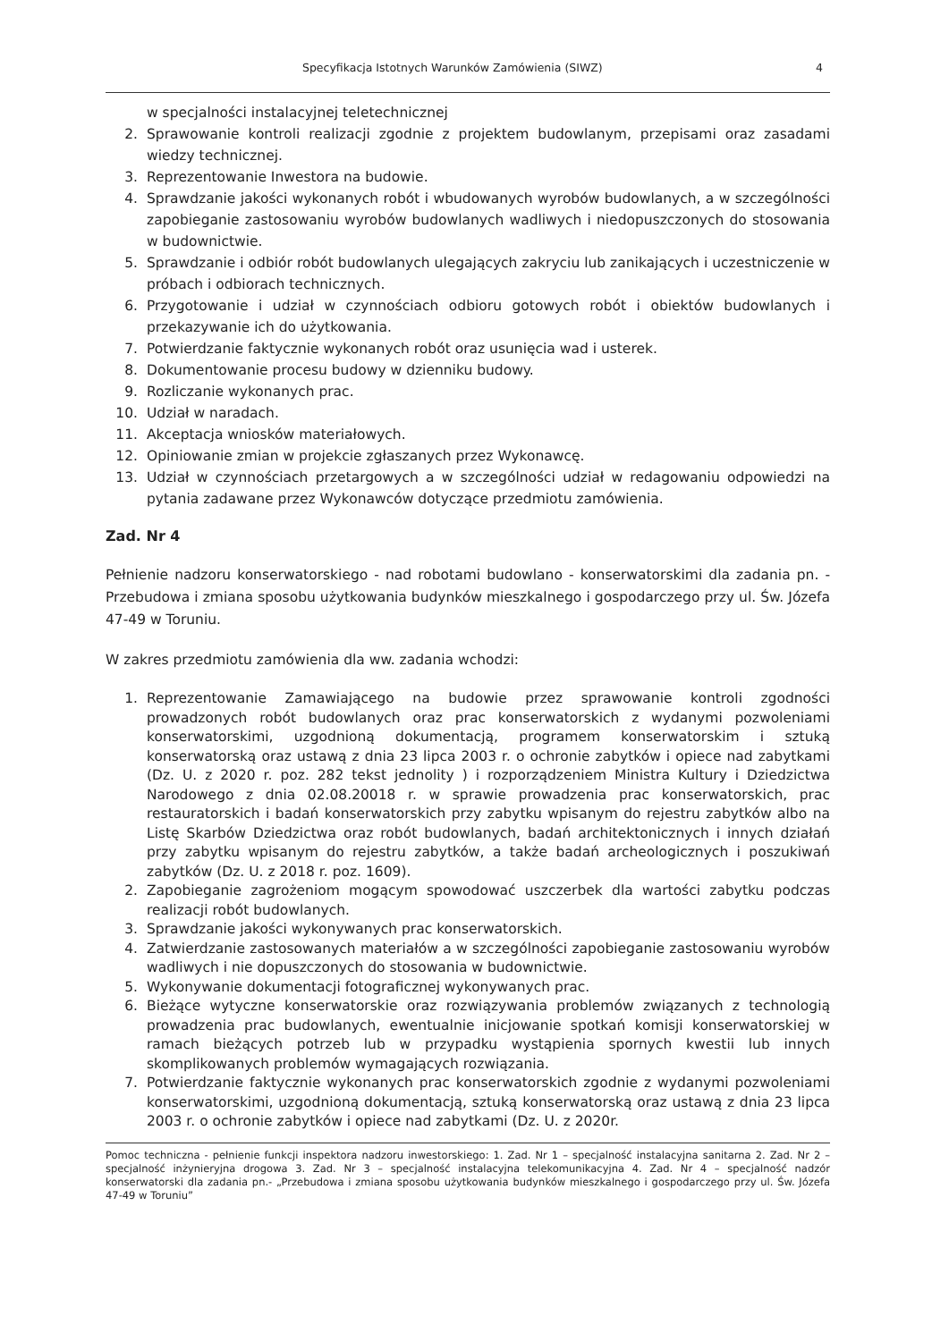Specyfikacja Istotnych Warunków Zamówienia (SIWZ) 4
w specjalności instalacyjnej teletechnicznej
2. Sprawowanie kontroli realizacji zgodnie z projektem budowlanym, przepisami oraz zasadami wiedzy technicznej.
3. Reprezentowanie Inwestora na budowie.
4. Sprawdzanie jakości wykonanych robót i wbudowanych wyrobów budowlanych, a w szczególności zapobieganie zastosowaniu wyrobów budowlanych wadliwych i niedopuszczonych do stosowania w budownictwie.
5. Sprawdzanie i odbiór robót budowlanych ulegających zakryciu lub zanikających i uczestniczenie w próbach i odbiorach technicznych.
6. Przygotowanie i udział w czynnościach odbioru gotowych robót i obiektów budowlanych i przekazywanie ich do użytkowania.
7. Potwierdzanie faktycznie wykonanych robót oraz usunięcia wad i usterek.
8. Dokumentowanie procesu budowy w dzienniku budowy.
9. Rozliczanie wykonanych prac.
10. Udział w naradach.
11. Akceptacja wniosków materiałowych.
12. Opiniowanie zmian w projekcie zgłaszanych przez Wykonawcę.
13. Udział w czynnościach przetargowych a w szczególności udział w redagowaniu odpowiedzi na pytania zadawane przez Wykonawców dotyczące przedmiotu zamówienia.
Zad. Nr 4
Pełnienie nadzoru konserwatorskiego - nad robotami budowlano - konserwatorskimi dla zadania pn. - Przebudowa i zmiana sposobu użytkowania budynków mieszkalnego i gospodarczego przy ul. Św. Józefa 47-49 w Toruniu.
W zakres przedmiotu zamówienia dla ww. zadania wchodzi:
1. Reprezentowanie Zamawiającego na budowie przez sprawowanie kontroli zgodności prowadzonych robót budowlanych oraz prac konserwatorskich z wydanymi pozwoleniami konserwatorskimi, uzgodnioną dokumentacją, programem konserwatorskim i sztuką konserwatorską oraz ustawą z dnia 23 lipca 2003 r. o ochronie zabytków i opiece nad zabytkami (Dz. U. z 2020 r. poz. 282 tekst jednolity ) i rozporządzeniem Ministra Kultury i Dziedzictwa Narodowego z dnia 02.08.20018 r. w sprawie prowadzenia prac konserwatorskich, prac restauratorskich i badań konserwatorskich przy zabytku wpisanym do rejestru zabytków albo na Listę Skarbów Dziedzictwa oraz robót budowlanych, badań architektonicznych i innych działań przy zabytku wpisanym do rejestru zabytków, a także badań archeologicznych i poszukiwań zabytków (Dz. U. z 2018 r. poz. 1609).
2. Zapobieganie zagrożeniom mogącym spowodować uszczerbek dla wartości zabytku podczas realizacji robót budowlanych.
3. Sprawdzanie jakości wykonywanych prac konserwatorskich.
4. Zatwierdzanie zastosowanych materiałów a w szczególności zapobieganie zastosowaniu wyrobów wadliwych i nie dopuszczonych do stosowania w budownictwie.
5. Wykonywanie dokumentacji fotograficznej wykonywanych prac.
6. Bieżące wytyczne konserwatorskie oraz rozwiązywania problemów związanych z technologią prowadzenia prac budowlanych, ewentualnie inicjowanie spotkań komisji konserwatorskiej w ramach bieżących potrzeb lub w przypadku wystąpienia spornych kwestii lub innych skomplikowanych problemów wymagających rozwiązania.
7. Potwierdzanie faktycznie wykonanych prac konserwatorskich zgodnie z wydanymi pozwoleniami konserwatorskimi, uzgodnioną dokumentacją, sztuką konserwatorską oraz ustawą z dnia 23 lipca 2003 r. o ochronie zabytków i opiece nad zabytkami (Dz. U. z 2020r.
Pomoc techniczna - pełnienie funkcji inspektora nadzoru inwestorskiego: 1. Zad. Nr 1 – specjalność instalacyjna sanitarna 2. Zad. Nr 2 – specjalność inżynieryjna drogowa 3. Zad. Nr 3 – specjalność instalacyjna telekomunikacyjna 4. Zad. Nr 4 – specjalność nadzór konserwatorski dla zadania pn.- „Przebudowa i zmiana sposobu użytkowania budynków mieszkalnego i gospodarczego przy ul. Św. Józefa 47-49 w Toruniu”